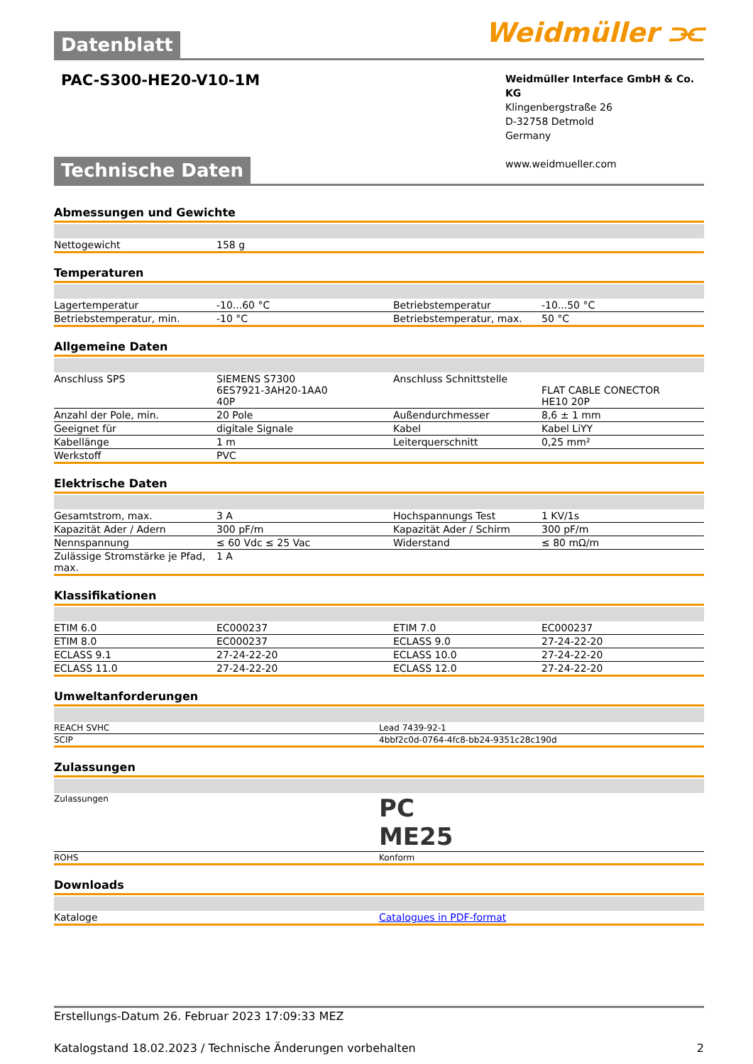Weidmüller ⫘
Datenblatt
PAC-S300-HE20-V10-1M
Weidmüller Interface GmbH & Co. KG
Klingenbergstraße 26
D-32758 Detmold
Germany
www.weidmueller.com
Technische Daten
Abmessungen und Gewichte
| Nettogewicht | 158 g | | |
Temperaturen
| Lagertemperatur | -10...60 °C | Betriebstemperatur | -10...50 °C |
| Betriebstemperatur, min. | -10 °C | Betriebstemperatur, max. | 50 °C |
Allgemeine Daten
| Anschluss SPS | SIEMENS S7300 6ES7921-3AH20-1AA0 40P | Anschluss Schnittstelle | FLAT CABLE CONECTOR HE10 20P |
| Anzahl der Pole, min. | 20 Pole | Außendurchmesser | 8,6 ± 1 mm |
| Geeignet für | digitale Signale | Kabel | Kabel LiYY |
| Kabellänge | 1 m | Leiterquerschnitt | 0,25 mm² |
| Werkstoff | PVC | | |
Elektrische Daten
| Gesamtstrom, max. | 3 A | Hochspannungs Test | 1 KV/1s |
| Kapazität Ader / Adern | 300 pF/m | Kapazität Ader / Schirm | 300 pF/m |
| Nennspannung | ≤ 60 Vdc ≤ 25 Vac | Widerstand | ≤ 80 mΩ/m |
| Zulässige Stromstärke je Pfad, max. | 1 A | | |
Klassifikationen
| ETIM 6.0 | EC000237 | ETIM 7.0 | EC000237 |
| ETIM 8.0 | EC000237 | ECLASS 9.0 | 27-24-22-20 |
| ECLASS 9.1 | 27-24-22-20 | ECLASS 10.0 | 27-24-22-20 |
| ECLASS 11.0 | 27-24-22-20 | ECLASS 12.0 | 27-24-22-20 |
Umweltanforderungen
| REACH SVHC | Lead 7439-92-1 |
| SCIP | 4bbf2c0d-0764-4fc8-bb24-9351c28c190d |
Zulassungen
| Zulassungen | PC ME25 |
| ROHS | Konform |
Downloads
| Kataloge | Catalogues in PDF-format |
Erstellungs-Datum 26. Februar 2023 17:09:33 MEZ
Katalogstand 18.02.2023 / Technische Änderungen vorbehalten 2